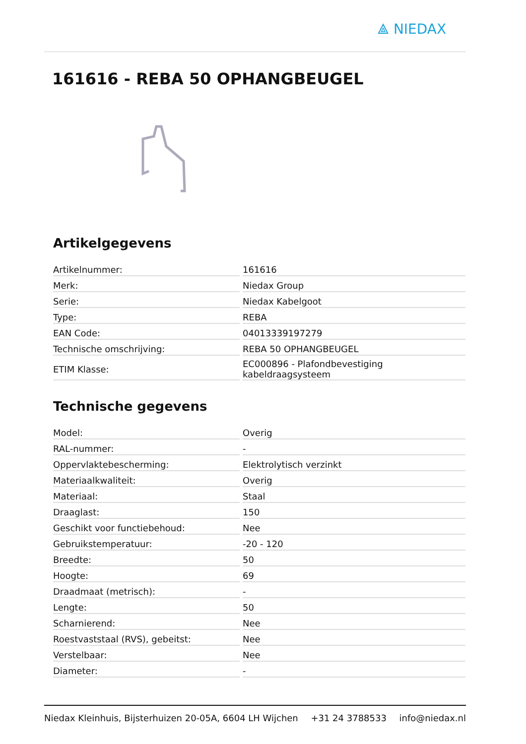⟁ NIEDAX
161616 - REBA 50 OPHANGBEUGEL
Artikelgegevens
| Artikelnummer: | 161616 |
| Merk: | Niedax Group |
| Serie: | Niedax Kabelgoot |
| Type: | REBA |
| EAN Code: | 04013339197279 |
| Technische omschrijving: | REBA 50 OPHANGBEUGEL |
| ETIM Klasse: | EC000896 - Plafondbevestiging kabeldraagsysteem |
Technische gegevens
| Model: | Overig |
| RAL-nummer: | - |
| Oppervlaktebescherming: | Elektrolytisch verzinkt |
| Materiaalkwaliteit: | Overig |
| Materiaal: | Staal |
| Draaglast: | 150 |
| Geschikt voor functiebehoud: | Nee |
| Gebruikstemperatuur: | -20 - 120 |
| Breedte: | 50 |
| Hoogte: | 69 |
| Draadmaat (metrisch): | - |
| Lengte: | 50 |
| Scharnierend: | Nee |
| Roestvaststaal (RVS), gebeitst: | Nee |
| Verstelbaar: | Nee |
| Diameter: | - |
Niedax Kleinhuis, Bijsterhuizen 20-05A, 6604 LH Wijchen +31 24 3788533 info@niedax.nl